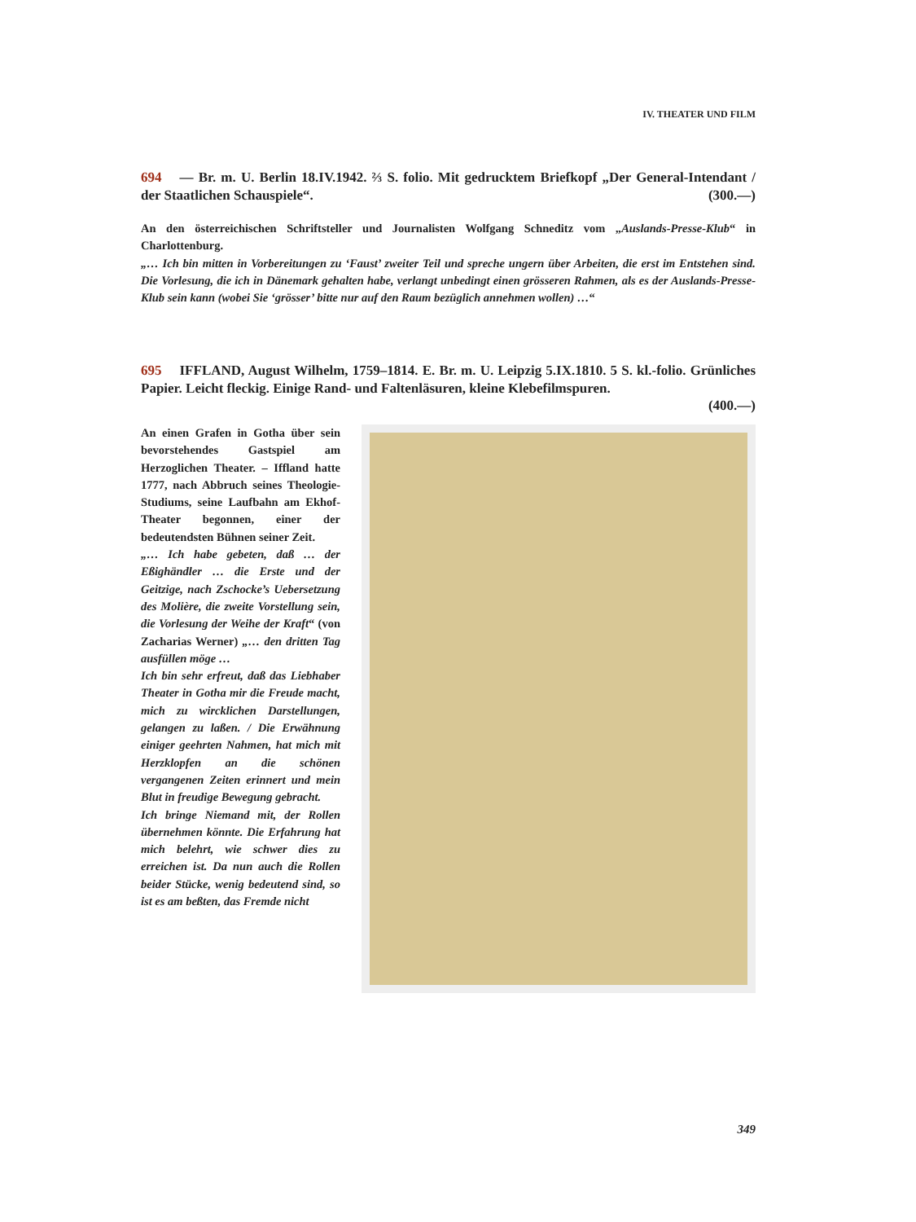IV. THEATER UND FILM
694 — Br. m. U. Berlin 18.IV.1942. ⅔ S. folio. Mit gedrucktem Briefkopf „Der General-Intendant / der Staatlichen Schauspiele“. (300.—)
An den österreichischen Schriftsteller und Journalisten Wolfgang Schneditz vom „Auslands-Presse-Klub“ in Charlottenburg.
„… Ich bin mitten in Vorbereitungen zu ‘Faust’ zweiter Teil und spreche ungern über Arbeiten, die erst im Entstehen sind. Die Vorlesung, die ich in Dänemark gehalten habe, verlangt unbedingt einen grösseren Rahmen, als es der Auslands-Presse-Klub sein kann (wobei Sie ‘grösser’ bitte nur auf den Raum bezüglich annehmen wollen) …“
695 IFFLAND, August Wilhelm, 1759–1814. E. Br. m. U. Leipzig 5.IX.1810. 5 S. kl.-folio. Grünliches Papier. Leicht fleckig. Einige Rand- und Faltenläsuren, kleine Klebefilmspuren.
(400.—)
An einen Grafen in Gotha über sein bevorstehendes Gastspiel am Herzoglichen Theater. – Iffland hatte 1777, nach Abbruch seines Theologie-Studiums, seine Laufbahn am Ekhof-Theater begonnen, einer der bedeutendsten Bühnen seiner Zeit.
„… Ich habe gebeten, daß … der Eßighändler … die Erste und der Geitzige, nach Zschocke’s Uebersetzung des Molière, die zweite Vorstellung sein, die Vorlesung der Weihe der Kraft“ (von Zacharias Werner) „… den dritten Tag ausfüllen möge …
Ich bin sehr erfreut, daß das Liebhaber Theater in Gotha mir die Freude macht, mich zu wircklichen Darstellungen, gelangen zu laßen. / Die Erwähnung einiger geehrten Nahmen, hat mich mit Herzklopfen an die schönen vergangenen Zeiten erinnert und mein Blut in freudige Bewegung gebracht.
Ich bringe Niemand mit, der Rollen übernehmen könnte. Die Erfahrung hat mich belehrt, wie schwer dies zu erreichen ist. Da nun auch die Rollen beider Stücke, wenig bedeutend sind, so ist es am beßten, das Fremde nicht
349